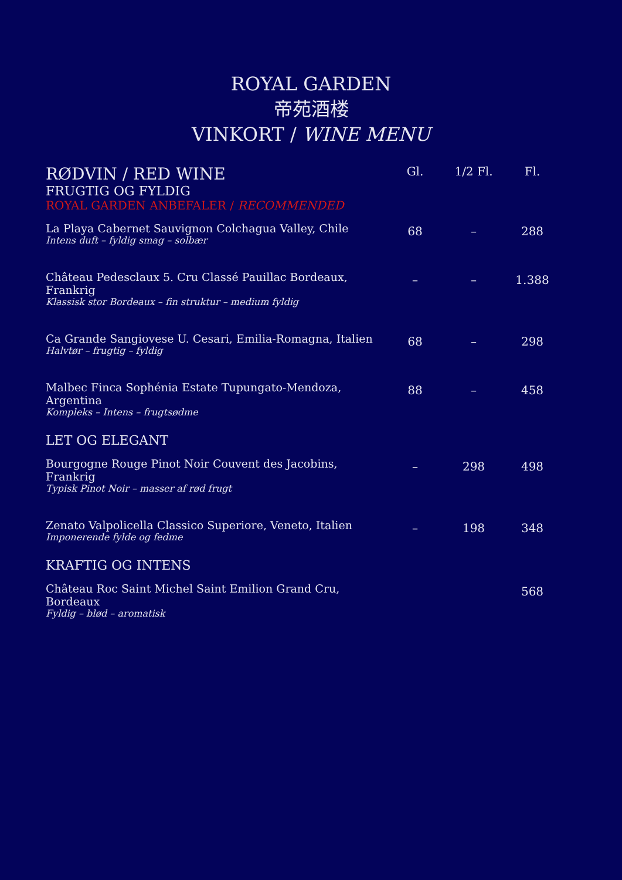ROYAL GARDEN
帝苑酒楼
VINKORT / WINE MENU
| RØDVIN / RED WINE | Gl. | 1/2 Fl. | Fl. |
| --- | --- | --- | --- |
| FRUGTIG OG FYLDIG | | | |
| ROYAL GARDEN ANBEFALER / RECOMMENDED | | | |
| La Playa Cabernet Sauvignon Colchagua Valley, Chile Intens duft – fyldig smag – solbær | 68 | – | 288 |
| Château Pedesclaux 5. Cru Classé Pauillac Bordeaux, Frankrig Klassisk stor Bordeaux – fin struktur – medium fyldig | – | – | 1.388 |
| Ca Grande Sangiovese U. Cesari, Emilia-Romagna, Italien Halvtør – frugtig – fyldig | 68 | – | 298 |
| Malbec Finca Sophénia Estate Tupungato-Mendoza, Argentina Kompleks – Intens – frugtsødme | 88 | – | 458 |
| LET OG ELEGANT | | | |
| Bourgogne Rouge Pinot Noir Couvent des Jacobins, Frankrig Typisk Pinot Noir – masser af rød frugt | – | 298 | 498 |
| Zenato Valpolicella Classico Superiore, Veneto, Italien Imponerende fylde og fedme | – | 198 | 348 |
| KRAFTIG OG INTENS | | | |
| Château Roc Saint Michel Saint Emilion Grand Cru, Bordeaux Fyldig – blød – aromatisk | | | 568 |